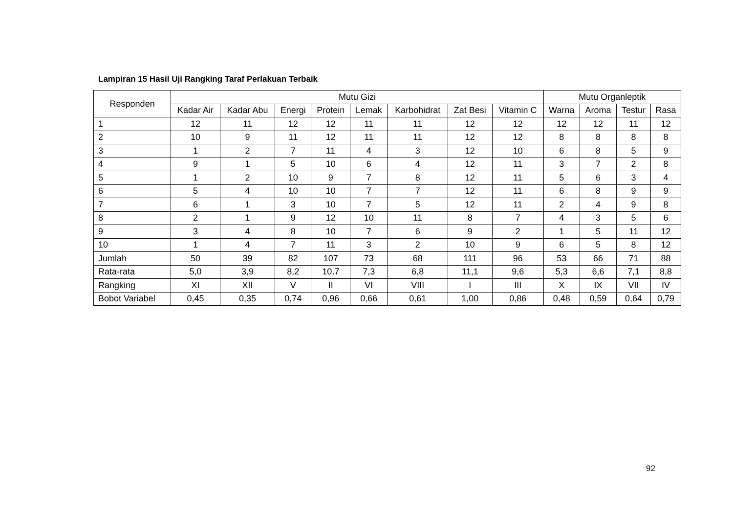Lampiran 15 Hasil Uji Rangking Taraf Perlakuan Terbaik
| Responden | Mutu Gizi | | | | | | | | Mutu Organleptik | | | |
| --- | --- | --- | --- | --- | --- | --- | --- | --- | --- | --- | --- | --- |
| | Kadar Air | Kadar Abu | Energi | Protein | Lemak | Karbohidrat | Zat Besi | Vitamin C | Warna | Aroma | Testur | Rasa |
| 1 | 12 | 11 | 12 | 12 | 11 | 11 | 12 | 12 | 12 | 12 | 11 | 12 |
| 2 | 10 | 9 | 11 | 12 | 11 | 11 | 12 | 12 | 8 | 8 | 8 | 8 |
| 3 | 1 | 2 | 7 | 11 | 4 | 3 | 12 | 10 | 6 | 8 | 5 | 9 |
| 4 | 9 | 1 | 5 | 10 | 6 | 4 | 12 | 11 | 3 | 7 | 2 | 8 |
| 5 | 1 | 2 | 10 | 9 | 7 | 8 | 12 | 11 | 5 | 6 | 3 | 4 |
| 6 | 5 | 4 | 10 | 10 | 7 | 7 | 12 | 11 | 6 | 8 | 9 | 9 |
| 7 | 6 | 1 | 3 | 10 | 7 | 5 | 12 | 11 | 2 | 4 | 9 | 8 |
| 8 | 2 | 1 | 9 | 12 | 10 | 11 | 8 | 7 | 4 | 3 | 5 | 6 |
| 9 | 3 | 4 | 8 | 10 | 7 | 6 | 9 | 2 | 1 | 5 | 11 | 12 |
| 10 | 1 | 4 | 7 | 11 | 3 | 2 | 10 | 9 | 6 | 5 | 8 | 12 |
| Jumlah | 50 | 39 | 82 | 107 | 73 | 68 | 111 | 96 | 53 | 66 | 71 | 88 |
| Rata-rata | 5,0 | 3,9 | 8,2 | 10,7 | 7,3 | 6,8 | 11,1 | 9,6 | 5,3 | 6,6 | 7,1 | 8,8 |
| Rangking | XI | XII | V | II | VI | VIII | I | III | X | IX | VII | IV |
| Bobot Variabel | 0,45 | 0,35 | 0,74 | 0,96 | 0,66 | 0,61 | 1,00 | 0,86 | 0,48 | 0,59 | 0,64 | 0,79 |
92